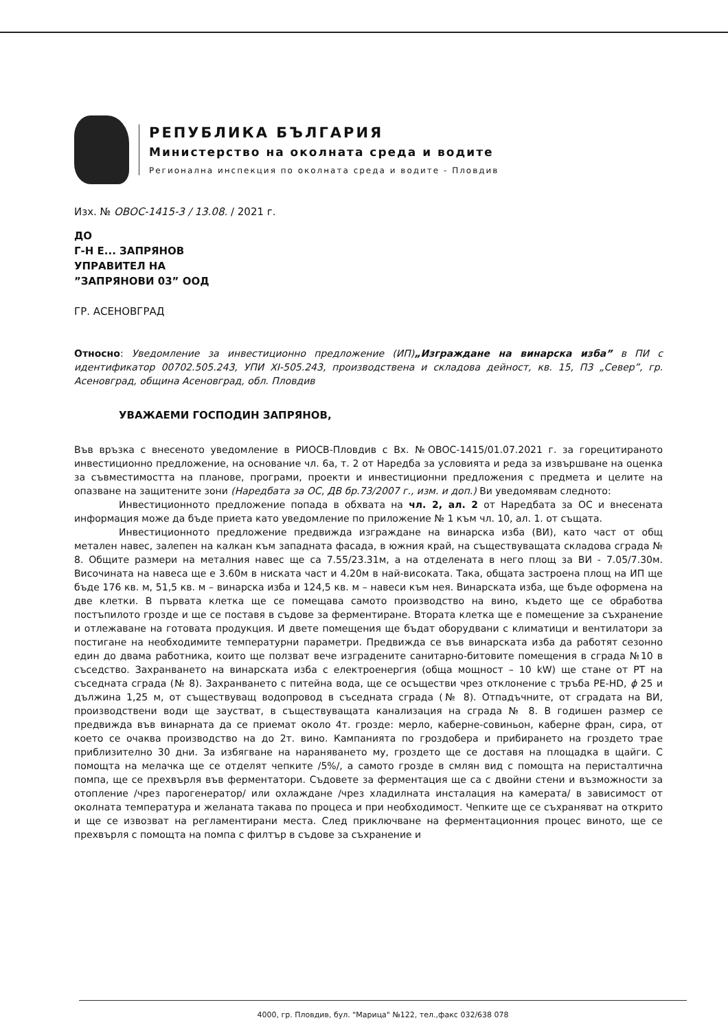РЕПУБЛИКА БЪЛГАРИЯ
Министерство на околната среда и водите
Регионална инспекция по околната среда и водите - Пловдив
Изх. № ОВОС-1415-3 / 13.08. / 2021 г.
ДО
Г-Н Е... ЗАПРЯНОВ
УПРАВИТЕЛ НА
”ЗАПРЯНОВИ 03” ООД
ГР. АСЕНОВГРАД
Относно: Уведомление за инвестиционно предложение (ИП)„Изграждане на винарска изба” в ПИ с идентификатор 00702.505.243, УПИ XI-505.243, производствена и складова дейност, кв. 15, ПЗ „Север”, гр. Асеновград, община Асеновград, обл. Пловдив
УВАЖАЕМИ ГОСПОДИН ЗАПРЯНОВ,
Във връзка с внесеното уведомление в РИОСВ-Пловдив с Вх. №ОВОС-1415/01.07.2021 г. за горецитираното инвестиционно предложение, на основание чл. 6а, т. 2 от Наредба за условията и реда за извършване на оценка за съвместимостта на планове, програми, проекти и инвестиционни предложения с предмета и целите на опазване на защитените зони (Наредбата за ОС, ДВ бр.73/2007 г., изм. и доп.) Ви уведомявам следното:
Инвестиционното предложение попада в обхвата на чл. 2, ал. 2 от Наредбата за ОС и внесената информация може да бъде приета като уведомление по приложение № 1 към чл. 10, ал. 1. от същата.
Инвестиционното предложение предвижда изграждане на винарска изба (ВИ), като част от общ метален навес, залепен на калкан към западната фасада, в южния край, на съществуващата складова сграда № 8. Общите размери на металния навес ще са 7.55/23.31м, а на отделената в него площ за ВИ - 7.05/7.30м. Височината на навеса ще е 3.60м в ниската част и 4.20м в най-високата. Така, общата застроена площ на ИП ще бъде 176 кв. м, 51,5 кв. м – винарска изба и 124,5 кв. м – навеси към нея. Винарската изба, ще бъде оформена на две клетки. В първата клетка ще се помещава самото производство на вино, където ще се обработва постъпилото грозде и ще се поставя в съдове за ферментиране. Втората клетка ще е помещение за съхранение и отлежаване на готовата продукция. И двете помещения ще бъдат оборудвани с климатици и вентилатори за постигане на необходимите температурни параметри. Предвижда се във винарската изба да работят сезонно един до двама работника, които ще ползват вече изградените санитарно-битовите помещения в сграда №10 в съседство. Захранването на винарската изба с електроенергия (обща мощност – 10 kW) ще стане от РТ на съседната сграда (№ 8). Захранването с питейна вода, ще се осъществи чрез отклонение с тръба PE-HD, ϕ 25 и дължина 1,25 м, от съществуващ водопровод в съседната сграда (№ 8). Отпадъчните, от сградата на ВИ, производствени води ще заустват, в съществуващата канализация на сграда № 8. В годишен размер се предвижда във винарната да се приемат около 4т. грозде: мерло, каберне-совиньон, каберне фран, сира, от което се очаква производство на до 2т. вино. Кампанията по гроздобера и прибирането на гроздето трае приблизително 30 дни. За избягване на нараняването му, гроздето ще се доставя на площадка в щайги. С помощта на мелачка ще се отделят чепките /5%/, а самото грозде в смлян вид с помощта на перисталтична помпа, ще се прехвърля във ферментатори. Съдовете за ферментация ще са с двойни стени и възможности за отопление /чрез парогенератор/ или охлаждане /чрез хладилната инсталация на камерата/ в зависимост от околната температура и желаната такава по процеса и при необходимост. Чепките ще се съхраняват на открито и ще се извозват на регламентирани места. След приключване на ферментационния процес виното, ще се прехвърля с помощта на помпа с филтър в съдове за съхранение и
4000, гр. Пловдив, бул. "Марица" №122, тел.,факс 032/638 078